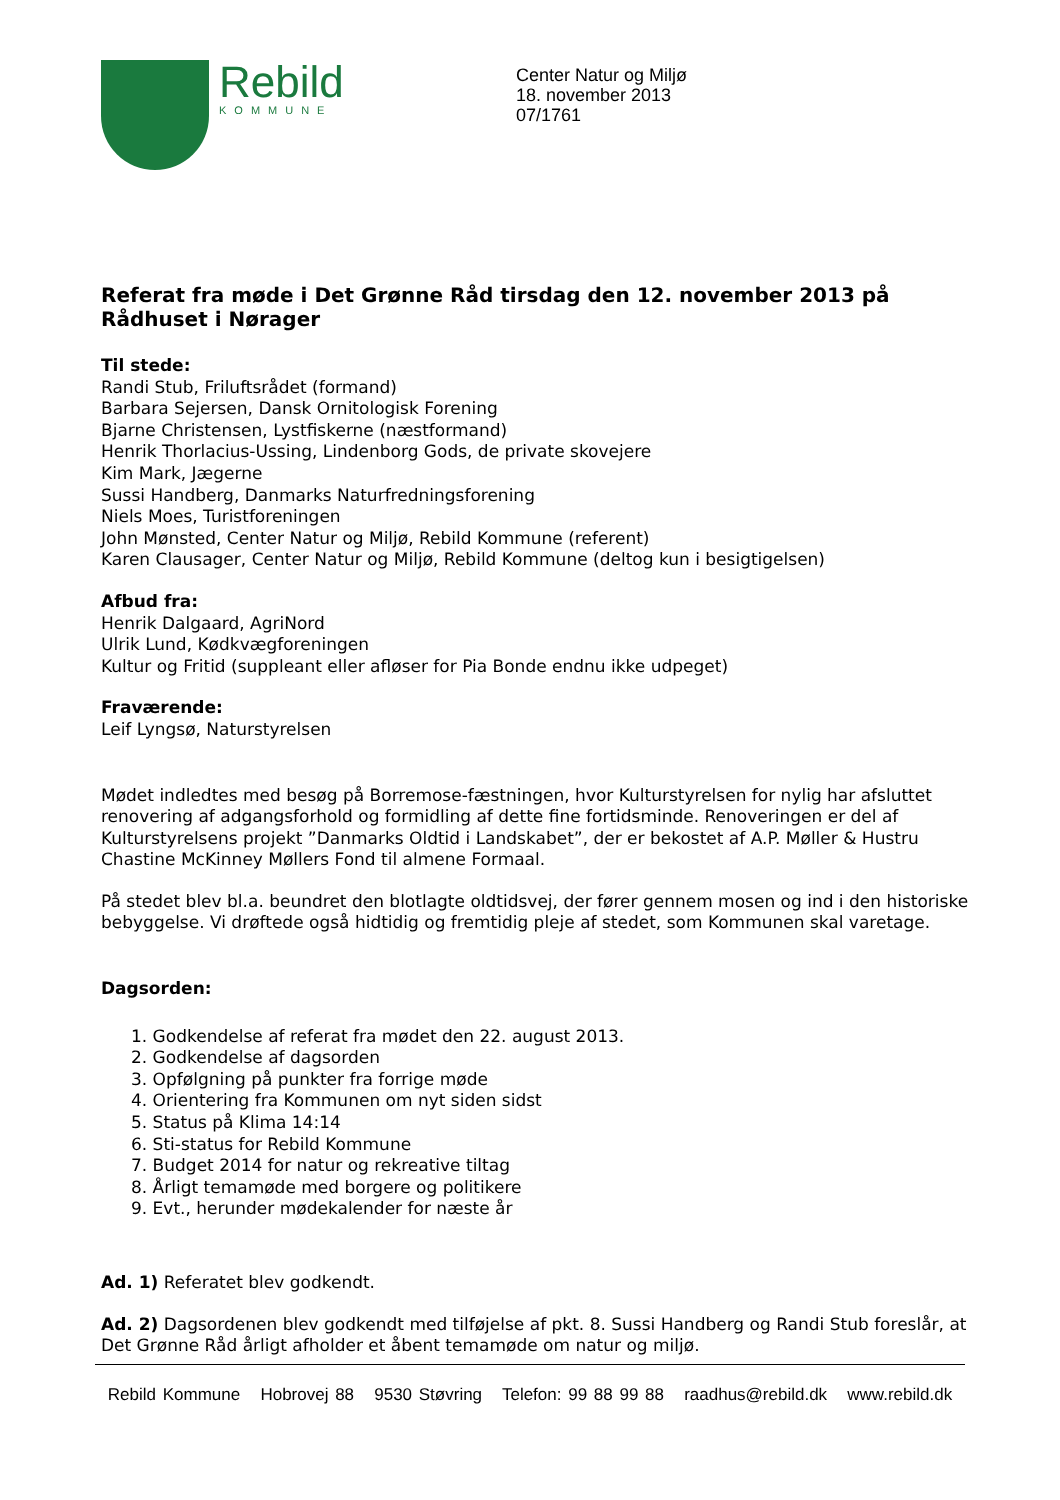Rebild
KOMMUNE
Center Natur og Miljø
18. november 2013
07/1761
Referat fra møde i Det Grønne Råd tirsdag den 12. november 2013 på Rådhuset i Nørager
Til stede:
Randi Stub, Friluftsrådet (formand)
Barbara Sejersen, Dansk Ornitologisk Forening
Bjarne Christensen, Lystfiskerne (næstformand)
Henrik Thorlacius-Ussing, Lindenborg Gods, de private skovejere
Kim Mark, Jægerne
Sussi Handberg, Danmarks Naturfredningsforening
Niels Moes, Turistforeningen
John Mønsted, Center Natur og Miljø, Rebild Kommune (referent)
Karen Clausager, Center Natur og Miljø, Rebild Kommune (deltog kun i besigtigelsen)
Afbud fra:
Henrik Dalgaard, AgriNord
Ulrik Lund, Kødkvægforeningen
Kultur og Fritid (suppleant eller afløser for Pia Bonde endnu ikke udpeget)
Fraværende:
Leif Lyngsø, Naturstyrelsen
Mødet indledtes med besøg på Borremose-fæstningen, hvor Kulturstyrelsen for nylig har afsluttet renovering af adgangsforhold og formidling af dette fine fortidsminde. Renoveringen er del af Kulturstyrelsens projekt ”Danmarks Oldtid i Landskabet”, der er bekostet af A.P. Møller & Hustru Chastine McKinney Møllers Fond til almene Formaal.
På stedet blev bl.a. beundret den blotlagte oldtidsvej, der fører gennem mosen og ind i den historiske bebyggelse. Vi drøftede også hidtidig og fremtidig pleje af stedet, som Kommunen skal varetage.
Dagsorden:
1. Godkendelse af referat fra mødet den 22. august 2013.
2. Godkendelse af dagsorden
3. Opfølgning på punkter fra forrige møde
4. Orientering fra Kommunen om nyt siden sidst
5. Status på Klima 14:14
6. Sti-status for Rebild Kommune
7. Budget 2014 for natur og rekreative tiltag
8. Årligt temamøde med borgere og politikere
9. Evt., herunder mødekalender for næste år
Ad. 1) Referatet blev godkendt.
Ad. 2) Dagsordenen blev godkendt med tilføjelse af pkt. 8. Sussi Handberg og Randi Stub foreslår, at Det Grønne Råd årligt afholder et åbent temamøde om natur og miljø.
Rebild Kommune Hobrovej 88 9530 Støvring Telefon: 99 88 99 88 raadhus@rebild.dk www.rebild.dk